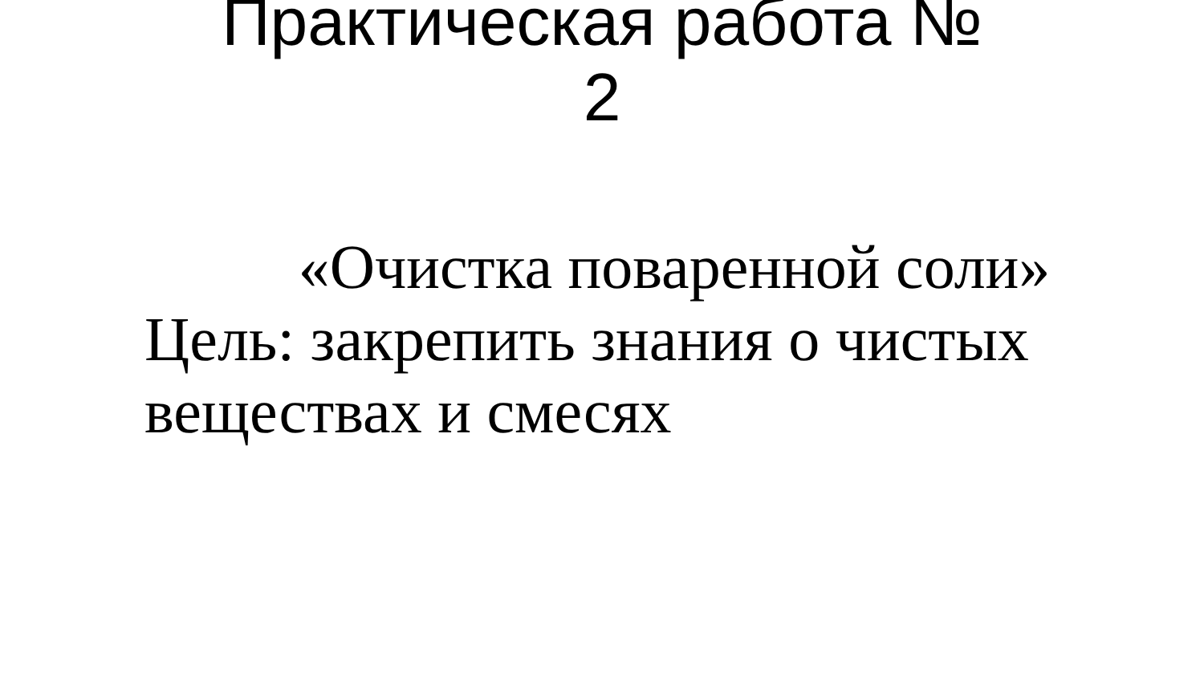Практическая работа №
2
«Очистка поваренной соли»
Цель: закрепить знания о чистых веществах и смесях